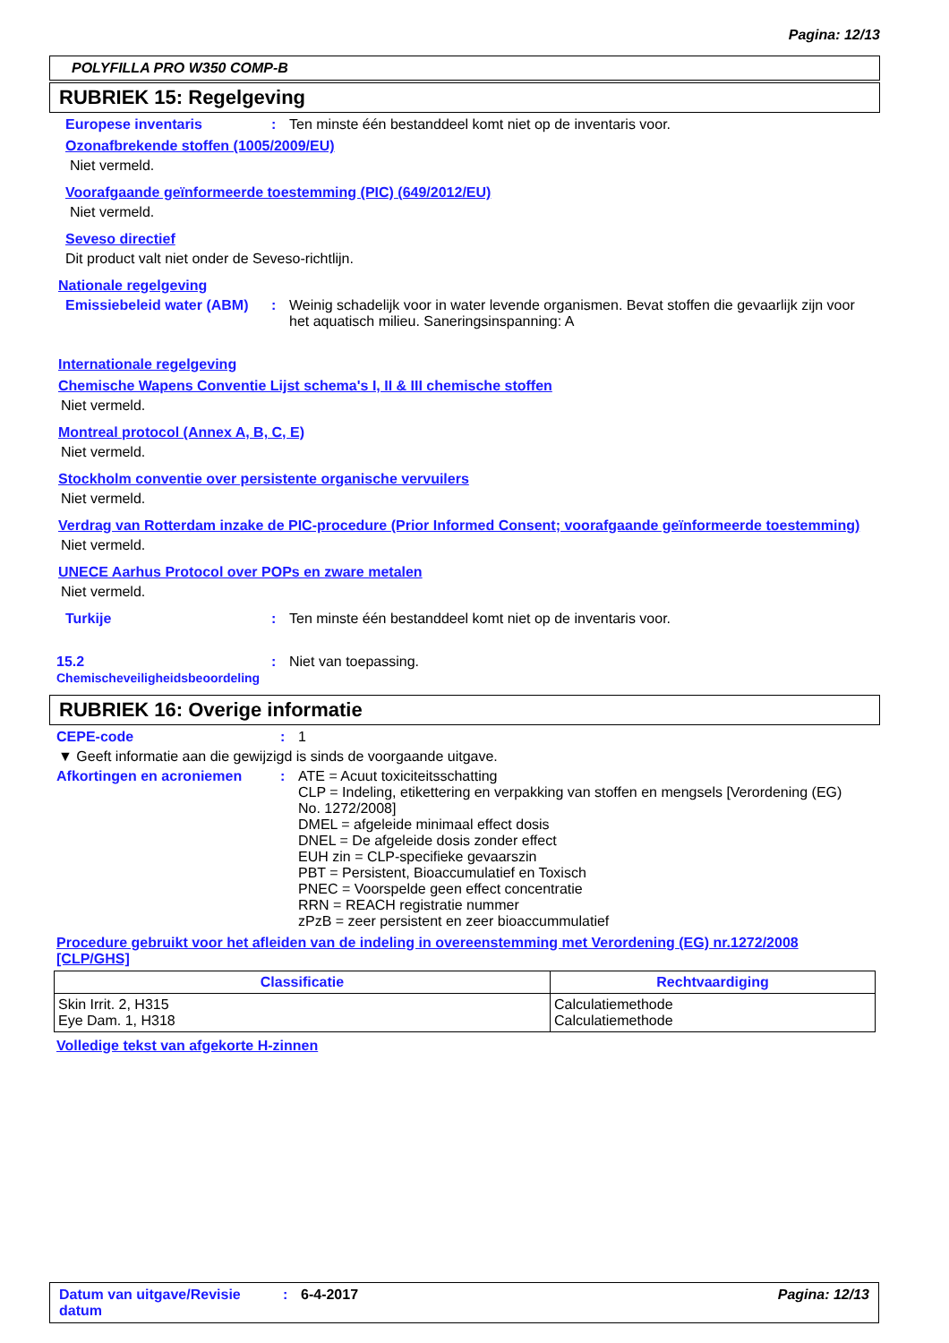Pagina: 12/13
POLYFILLA PRO W350 COMP-B
RUBRIEK 15: Regelgeving
Europese inventaris: Ten minste één bestanddeel komt niet op de inventaris voor.
Ozonafbrekende stoffen (1005/2009/EU)
Niet vermeld.
Voorafgaande geïnformeerde toestemming (PIC) (649/2012/EU)
Niet vermeld.
Seveso directief
Dit product valt niet onder de Seveso-richtlijn.
Nationale regelgeving
Emissiebeleid water (ABM): Weinig schadelijk voor in water levende organismen. Bevat stoffen die gevaarlijk zijn voor het aquatisch milieu. Saneringsinspanning: A
Internationale regelgeving
Chemische Wapens Conventie Lijst schema's I, II & III chemische stoffen
Niet vermeld.
Montreal protocol (Annex A, B, C, E)
Niet vermeld.
Stockholm conventie over persistente organische vervuilers
Niet vermeld.
Verdrag van Rotterdam inzake de PIC-procedure (Prior Informed Consent; voorafgaande geïnformeerde toestemming)
Niet vermeld.
UNECE Aarhus Protocol over POPs en zware metalen
Niet vermeld.
Turkije: Ten minste één bestanddeel komt niet op de inventaris voor.
15.2 Chemischeveiligheidsbeoordeling: Niet van toepassing.
RUBRIEK 16: Overige informatie
CEPE-code: 1
▼ Geeft informatie aan die gewijzigd is sinds de voorgaande uitgave.
Afkortingen en acroniemen: ATE = Acuut toxiciteitsschatting
CLP = Indeling, etikettering en verpakking van stoffen en mengsels [Verordening (EG) No. 1272/2008]
DMEL = afgeleide minimaal effect dosis
DNEL = De afgeleide dosis zonder effect
EUH zin = CLP-specifieke gevaarszin
PBT = Persistent, Bioaccumulatief en Toxisch
PNEC = Voorspelde geen effect concentratie
RRN = REACH registratie nummer
zPzB = zeer persistent en zeer bioaccummulatief
Procedure gebruikt voor het afleiden van de indeling in overeenstemming met Verordening (EG) nr.1272/2008 [CLP/GHS]
| Classificatie | Rechtvaardiging |
| --- | --- |
| Skin Irrit. 2, H315 Eye Dam. 1, H318 | Calculatiemethode Calculatiemethode |
Volledige tekst van afgekorte H-zinnen
Datum van uitgave/Revisie datum: 6-4-2017 Pagina: 12/13